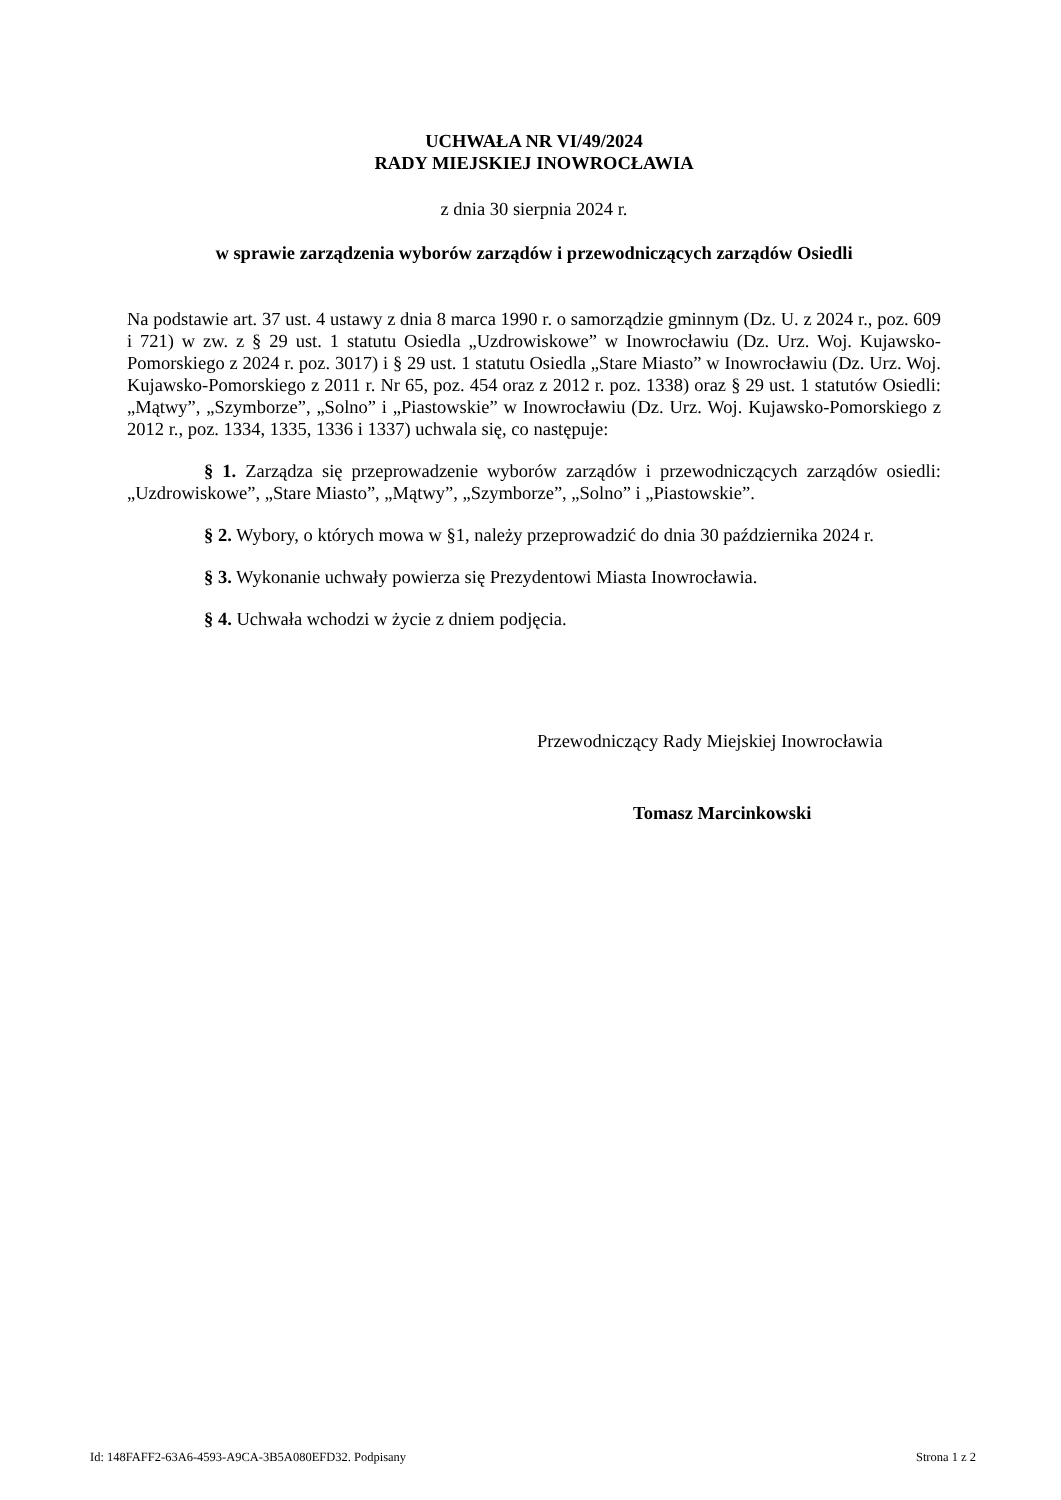UCHWAŁA NR VI/49/2024
RADY MIEJSKIEJ INOWROCŁAWIA
z dnia 30 sierpnia 2024 r.
w sprawie zarządzenia wyborów zarządów i przewodniczących zarządów Osiedli
Na podstawie art. 37 ust. 4 ustawy z dnia 8 marca 1990 r. o samorządzie gminnym (Dz. U. z 2024 r., poz. 609 i 721) w zw. z § 29 ust. 1 statutu Osiedla „Uzdrowiskowe” w Inowrocławiu (Dz. Urz. Woj. Kujawsko-Pomorskiego z 2024 r. poz. 3017) i § 29 ust. 1 statutu Osiedla „Stare Miasto” w Inowrocławiu (Dz. Urz. Woj. Kujawsko-Pomorskiego z 2011 r. Nr 65, poz. 454 oraz z 2012 r. poz. 1338) oraz § 29 ust. 1 statutów Osiedli: „Mątwy”, „Szymborze”, „Solno” i „Piastowskie” w Inowrocławiu (Dz. Urz. Woj. Kujawsko-Pomorskiego z 2012 r., poz. 1334, 1335, 1336 i 1337) uchwala się, co następuje:
§ 1. Zarządza się przeprowadzenie wyborów zarządów i przewodniczących zarządów osiedli: „Uzdrowiskowe”, „Stare Miasto”, „Mątwy”, „Szymborze”, „Solno” i „Piastowskie”.
§ 2. Wybory, o których mowa w §1, należy przeprowadzić do dnia 30 października 2024 r.
§ 3. Wykonanie uchwały powierza się Prezydentowi Miasta Inowrocławia.
§ 4. Uchwała wchodzi w życie z dniem podjęcia.
Przewodniczący Rady Miejskiej Inowrocławia
Tomasz Marcinkowski
Id: 148FAFF2-63A6-4593-A9CA-3B5A080EFD32. Podpisany Strona 1 z 2